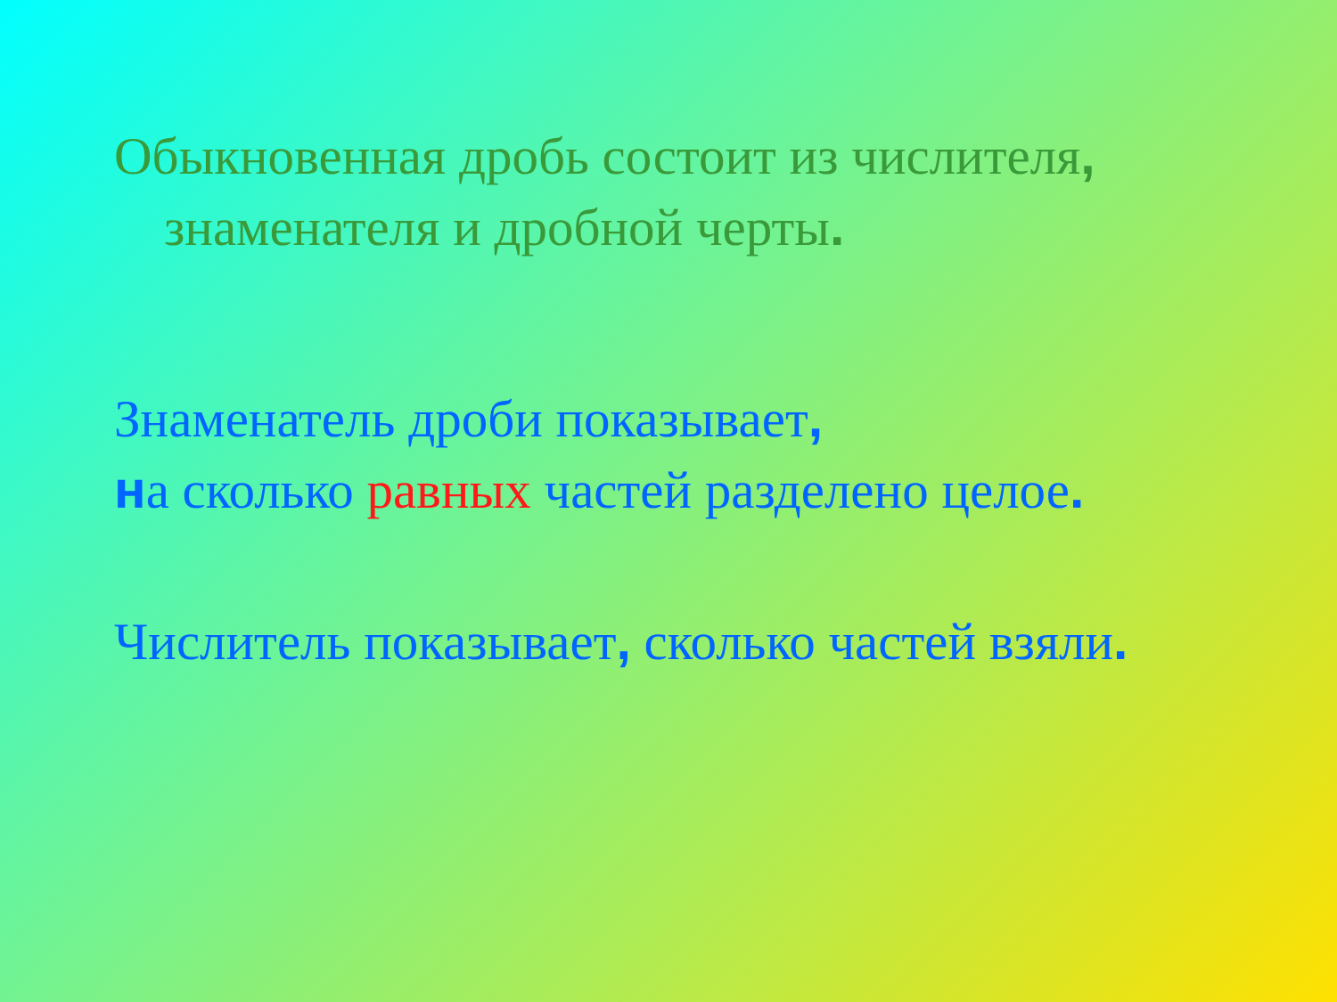Обыкновенная дробь состоит из числителя, знаменателя и дробной черты.
Знаменатель дроби показывает,
на сколько равных частей разделено целое.
Числитель показывает, сколько частей взяли.